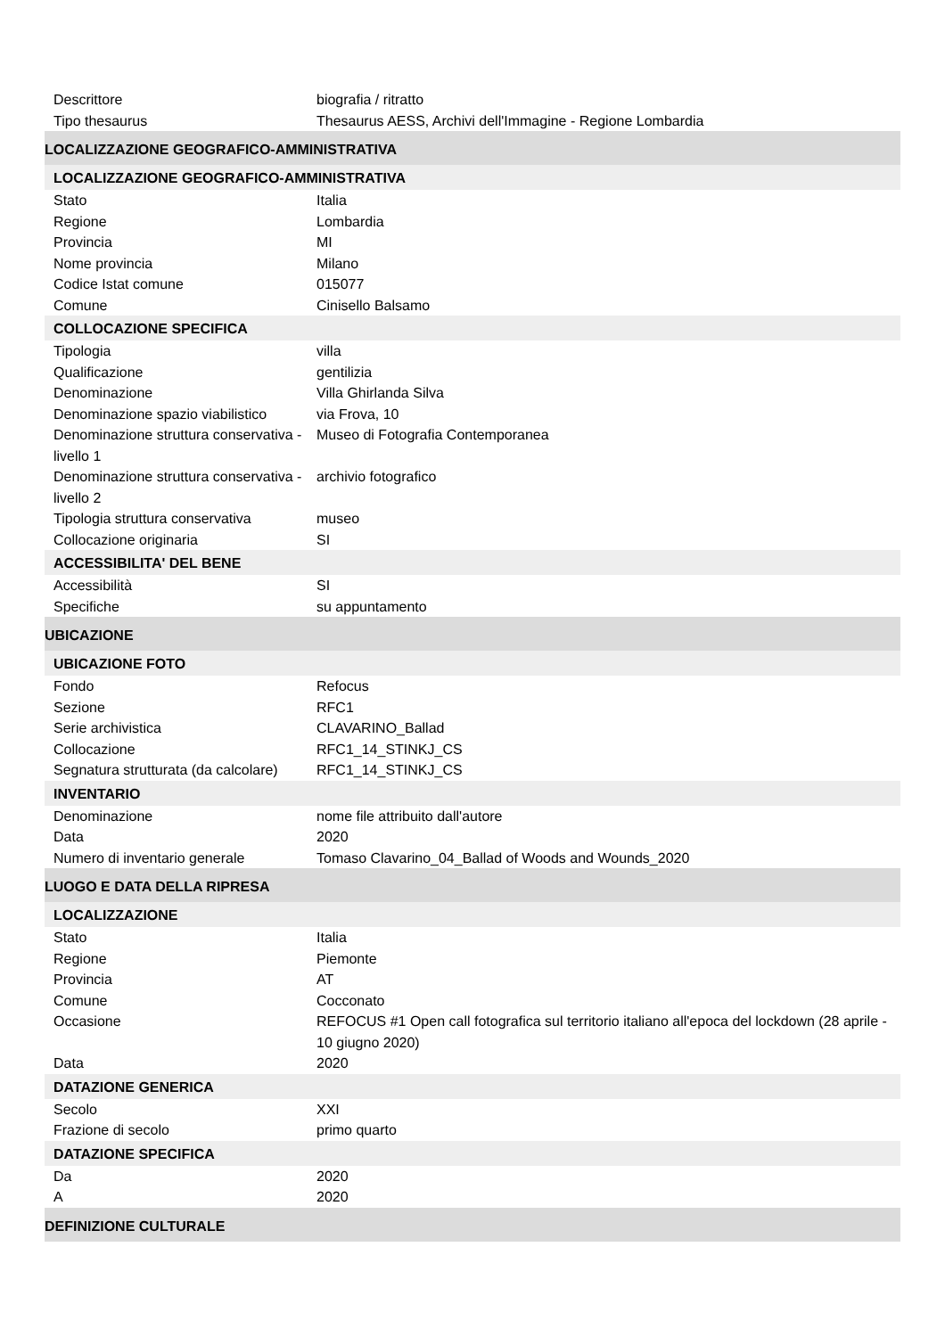| Descrittore | biografia / ritratto |
| Tipo thesaurus | Thesaurus AESS, Archivi dell'Immagine - Regione Lombardia |
| LOCALIZZAZIONE GEOGRAFICO-AMMINISTRATIVA | |
| LOCALIZZAZIONE GEOGRAFICO-AMMINISTRATIVA | |
| Stato | Italia |
| Regione | Lombardia |
| Provincia | MI |
| Nome provincia | Milano |
| Codice Istat comune | 015077 |
| Comune | Cinisello Balsamo |
| COLLOCAZIONE SPECIFICA | |
| Tipologia | villa |
| Qualificazione | gentilizia |
| Denominazione | Villa Ghirlanda Silva |
| Denominazione spazio viabilistico | via Frova, 10 |
| Denominazione struttura conservativa - livello 1 | Museo di Fotografia Contemporanea |
| Denominazione struttura conservativa - livello 2 | archivio fotografico |
| Tipologia struttura conservativa | museo |
| Collocazione originaria | SI |
| ACCESSIBILITA' DEL BENE | |
| Accessibilità | SI |
| Specifiche | su appuntamento |
| UBICAZIONE | |
| UBICAZIONE FOTO | |
| Fondo | Refocus |
| Sezione | RFC1 |
| Serie archivistica | CLAVARINO_Ballad |
| Collocazione | RFC1_14_STINKJ_CS |
| Segnatura strutturata (da calcolare) | RFC1_14_STINKJ_CS |
| INVENTARIO | |
| Denominazione | nome file attribuito dall'autore |
| Data | 2020 |
| Numero di inventario generale | Tomaso Clavarino_04_Ballad of Woods and Wounds_2020 |
| LUOGO E DATA DELLA RIPRESA | |
| LOCALIZZAZIONE | |
| Stato | Italia |
| Regione | Piemonte |
| Provincia | AT |
| Comune | Cocconato |
| Occasione | REFOCUS #1 Open call fotografica sul territorio italiano all'epoca del lockdown (28 aprile - 10 giugno 2020) |
| Data | 2020 |
| DATAZIONE GENERICA | |
| Secolo | XXI |
| Frazione di secolo | primo quarto |
| DATAZIONE SPECIFICA | |
| Da | 2020 |
| A | 2020 |
| DEFINIZIONE CULTURALE | |